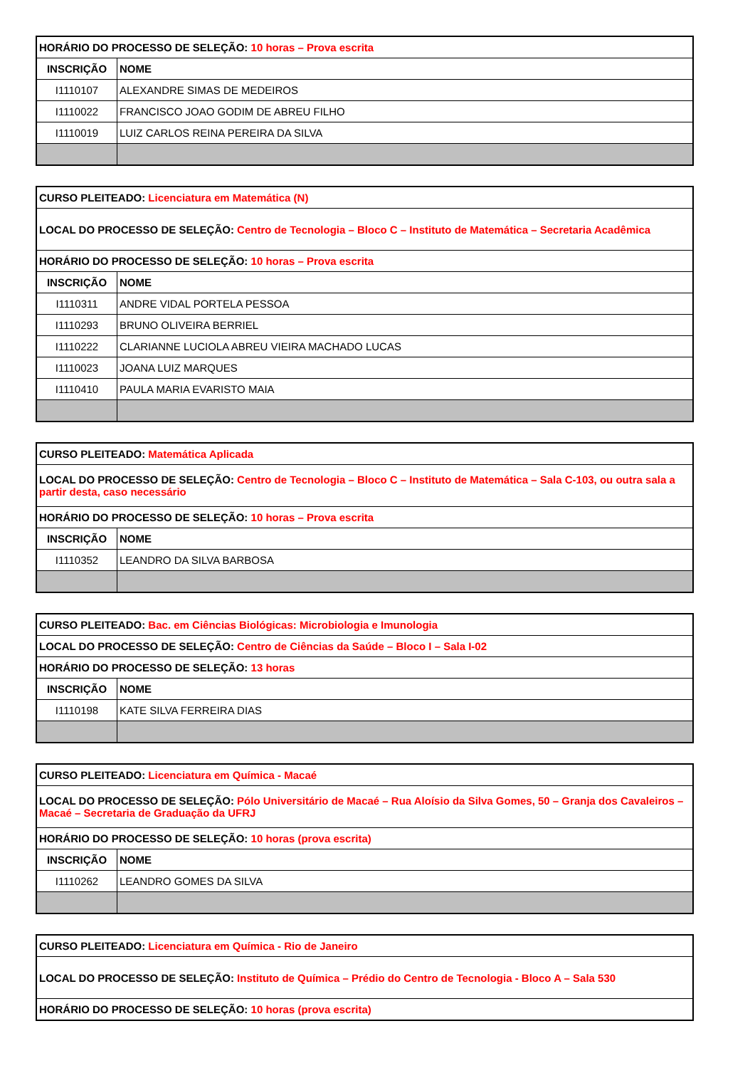| HORÁRIO DO PROCESSO DE SELEÇÃO: 10 horas – Prova escrita | |
| INSCRIÇÃO | NOME |
| I1110107 | ALEXANDRE SIMAS DE MEDEIROS |
| I1110022 | FRANCISCO JOAO GODIM DE ABREU FILHO |
| I1110019 | LUIZ CARLOS REINA PEREIRA DA SILVA |
| CURSO PLEITEADO: Licenciatura em Matemática (N) | |
| LOCAL DO PROCESSO DE SELEÇÃO: Centro de Tecnologia – Bloco C – Instituto de Matemática – Secretaria Acadêmica | |
| HORÁRIO DO PROCESSO DE SELEÇÃO: 10 horas – Prova escrita | |
| INSCRIÇÃO | NOME |
| I1110311 | ANDRE VIDAL PORTELA PESSOA |
| I1110293 | BRUNO OLIVEIRA BERRIEL |
| I1110222 | CLARIANNE LUCIOLA ABREU VIEIRA MACHADO LUCAS |
| I1110023 | JOANA LUIZ MARQUES |
| I1110410 | PAULA MARIA EVARISTO MAIA |
| CURSO PLEITEADO: Matemática Aplicada | |
| LOCAL DO PROCESSO DE SELEÇÃO: Centro de Tecnologia – Bloco C – Instituto de Matemática – Sala C-103, ou outra sala a partir desta, caso necessário | |
| HORÁRIO DO PROCESSO DE SELEÇÃO: 10 horas – Prova escrita | |
| INSCRIÇÃO | NOME |
| I1110352 | LEANDRO DA SILVA BARBOSA |
| CURSO PLEITEADO: Bac. em Ciências Biológicas: Microbiologia e Imunologia | |
| LOCAL DO PROCESSO DE SELEÇÃO: Centro de Ciências da Saúde – Bloco I – Sala I-02 | |
| HORÁRIO DO PROCESSO DE SELEÇÃO: 13 horas | |
| INSCRIÇÃO | NOME |
| I1110198 | KATE SILVA FERREIRA DIAS |
| CURSO PLEITEADO: Licenciatura em Química - Macaé | |
| LOCAL DO PROCESSO DE SELEÇÃO: Pólo Universitário de Macaé – Rua Aloísio da Silva Gomes, 50 – Granja dos Cavaleiros – Macaé – Secretaria de Graduação da UFRJ | |
| HORÁRIO DO PROCESSO DE SELEÇÃO: 10 horas (prova escrita) | |
| INSCRIÇÃO | NOME |
| I1110262 | LEANDRO GOMES DA SILVA |
| CURSO PLEITEADO: Licenciatura em Química - Rio de Janeiro |
| LOCAL DO PROCESSO DE SELEÇÃO: Instituto de Química – Prédio do Centro de Tecnologia - Bloco A – Sala 530 |
| HORÁRIO DO PROCESSO DE SELEÇÃO: 10 horas (prova escrita) |